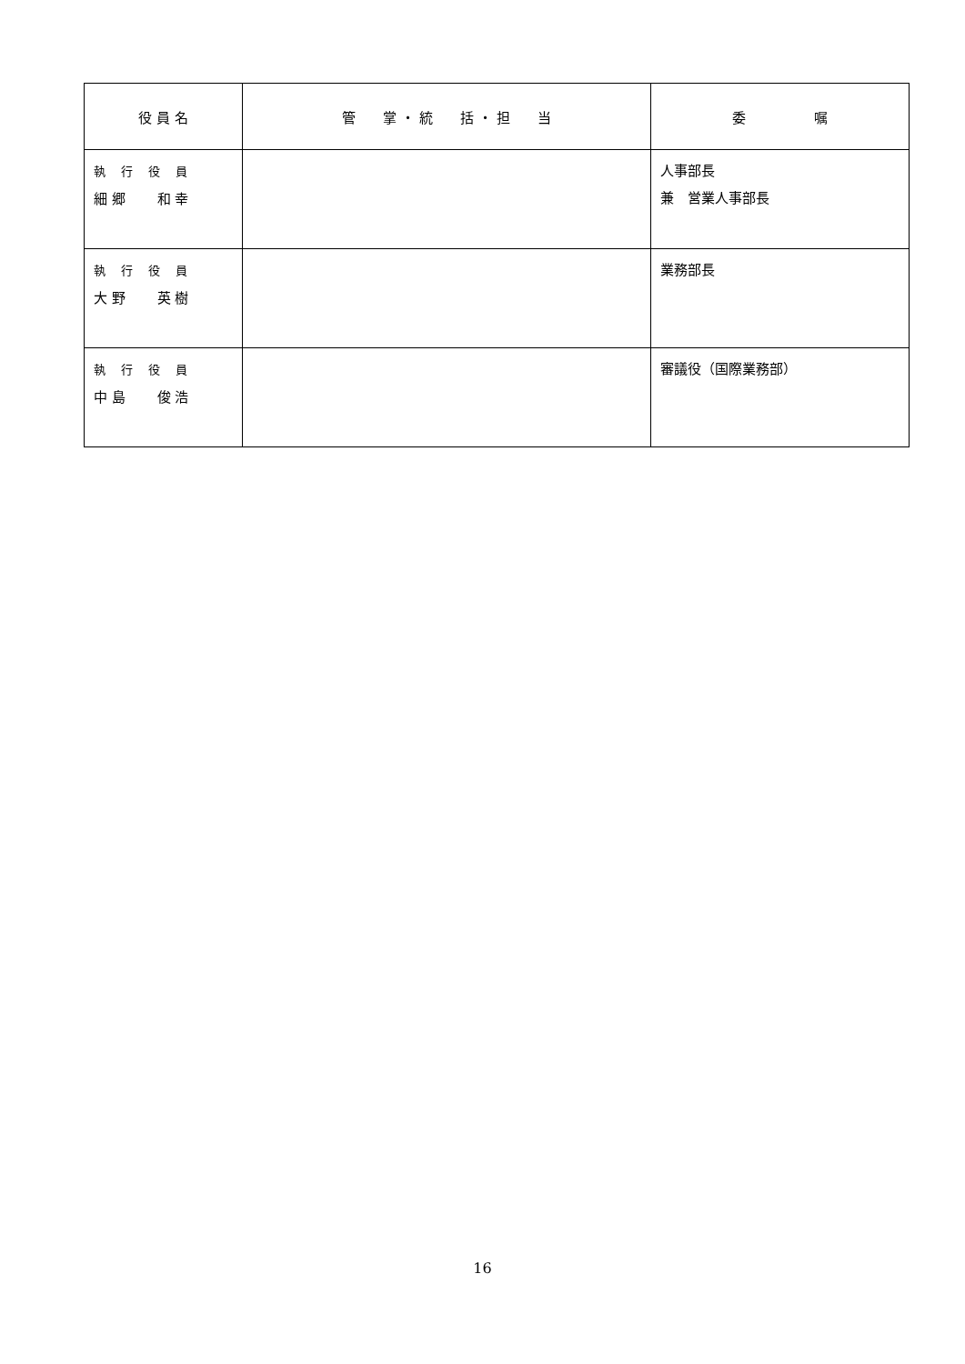| 役 員 名 | 管 掌 ・ 統 括 ・ 担 当 | 委 嘱 |
| --- | --- | --- |
| 執 行 役 員 細 郷 和 幸 | | 人事部長 兼 営業人事部長 |
| 執 行 役 員 大 野 英 樹 | | 業務部長 |
| 執 行 役 員 中 島 俊 浩 | | 審議役（国際業務部） |
16